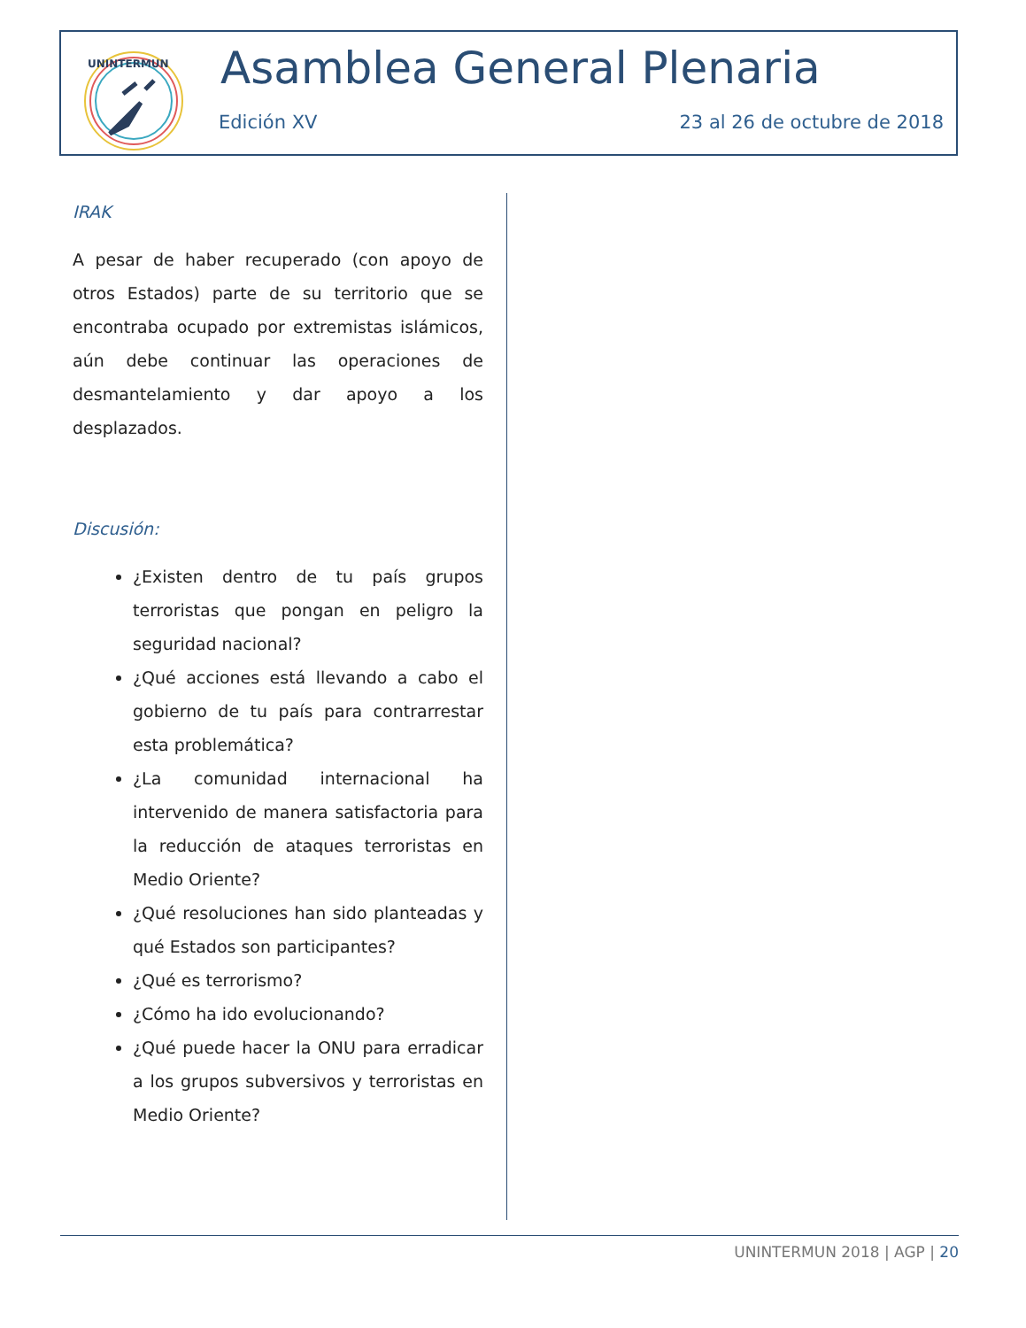UNINTERMUN
Asamblea General Plenaria
Edición XV 23 al 26 de octubre de 2018
IRAK
A pesar de haber recuperado (con apoyo de otros Estados) parte de su territorio que se encontraba ocupado por extremistas islámicos, aún debe continuar las operaciones de desmantelamiento y dar apoyo a los desplazados.
Discusión:
¿Existen dentro de tu país grupos terroristas que pongan en peligro la seguridad nacional?
¿Qué acciones está llevando a cabo el gobierno de tu país para contrarrestar esta problemática?
¿La comunidad internacional ha intervenido de manera satisfactoria para la reducción de ataques terroristas en Medio Oriente?
¿Qué resoluciones han sido planteadas y qué Estados son participantes?
¿Qué es terrorismo?
¿Cómo ha ido evolucionando?
¿Qué puede hacer la ONU para erradicar a los grupos subversivos y terroristas en Medio Oriente?
UNINTERMUN 2018 | AGP | 20